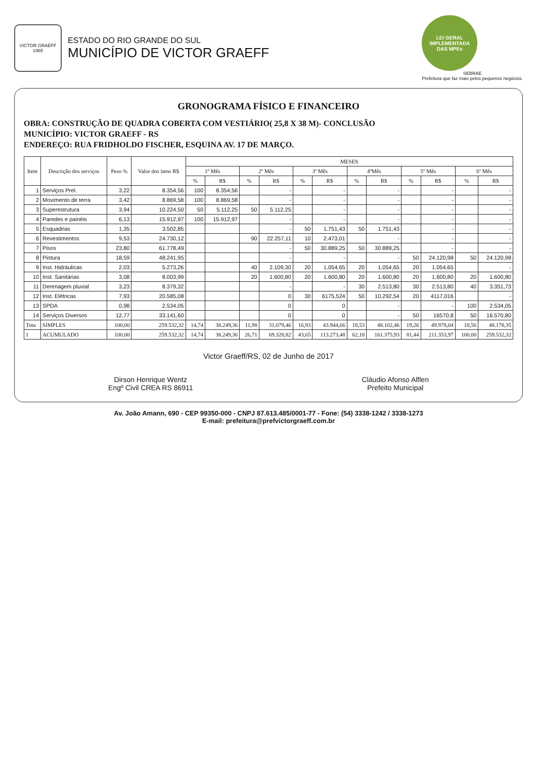VICTOR GRAEFF
1965
ESTADO DO RIO GRANDE DO SUL
MUNICÍPIO DE VICTOR GRAEFF
LEI GERAL
IMPLEMENTADA
DAS MPEs
SEBRAE
Prefeitura que faz mais pelos pequenos negócios.
GRONOGRAMA FÍSICO E FINANCEIRO
OBRA: CONSTRUÇÃO DE QUADRA COBERTA COM VESTIÁRIO( 25,8 X 38 M)- CONCLUSÃO
MUNICÍPIO: VICTOR GRAEFF - RS
ENDEREÇO: RUA FRIDHOLDO FISCHER, ESQUINA AV. 17 DE MARÇO.
| Item | Descrição dos serviços | Peso % | Valor dos itens R$ | MESES | | | | | | | | | | | |
| --- | --- | --- | --- | --- | --- | --- | --- | --- | --- | --- | --- | --- | --- | --- | --- |
| | | | | 1º Mês | | 2º Mês | | 3º Mês | | 4ºMês | | 5º Mês | | 6º Mês | |
| | | | | % | R$ | % | R$ | % | R$ | % | R$ | % | R$ | % | R$ |
| 1 | Serviços Prel. | 3,22 | 8.354,56 | 100 | 8.354,56 | | - | | - | | - | | - | | - |
| 2 | Movimento de terra | 3,42 | 8.869,58 | 100 | 8.869,58 | | - | | - | | - | | - | | - |
| 3 | Superestrutura | 3,94 | 10.224,50 | 50 | 5.112,25 | 50 | 5.112,25 | | - | | - | | - | | - |
| 4 | Paredes e painéis | 6,13 | 15.912,97 | 100 | 15.912,97 | | - | | - | | - | | - | | - |
| 5 | Esquadrias | 1,35 | 3.502,85 | | | | - | 50 | 1.751,43 | 50 | 1.751,43 | | - | | - |
| 6 | Revestimentos | 9,53 | 24.730,12 | | | 90 | 22.257,11 | 10 | 2.473,01 | | - | | - | | - |
| 7 | Pisos | 23,80 | 61.778,49 | | | | - | 50 | 30.889,25 | 50 | 30.889,25 | | - | | - |
| 8 | Pintura | 18,59 | 48.241,95 | | | | - | | - | | - | 50 | 24.120,98 | 50 | 24.120,98 |
| 9 | Inst. Hidráulicas | 2,03 | 5.273,26 | | | 40 | 2.109,30 | 20 | 1.054,65 | 20 | 1.054,65 | 20 | 1.054,65 | | - |
| 10 | Inst. Sanitárias | 3,08 | 8.003,99 | | | 20 | 1.600,80 | 20 | 1.600,80 | 20 | 1.600,80 | 20 | 1.600,80 | 20 | 1.600,80 |
| 11 | Derenagem pluvial | 3,23 | 8.379,32 | | | | - | | - | 30 | 2.513,80 | 30 | 2.513,80 | 40 | 3.351,73 |
| 12 | Inst. Elétricas | 7,93 | 20.585,08 | | | | 0 | 30 | 6175,524 | 50 | 10.292,54 | 20 | 4117,016 | | - |
| 13 | SPDA | 0,98 | 2.534,05 | | | | 0 | | 0 | | - | | - | 100 | 2.534,05 |
| 14 | Serviços Diversos | 12,77 | 33.141,60 | | | | 0 | | 0 | | - | 50 | 16570,8 | 50 | 16.570,80 |
| Tota | SIMPLES | 100,00 | 259.532,32 | 14,74 | 38.249,36 | 11,98 | 31.079,46 | 16,93 | 43.944,66 | 18,53 | 48.102,46 | 19,26 | 49.978,04 | 18,56 | 48.178,35 |
| 1 | ACUMULADO | 100,00 | 259.532,32 | 14,74 | 38.249,36 | 26,71 | 69.328,82 | 43,65 | 113.273,48 | 62,18 | 161.375,93 | 81,44 | 211.353,97 | 100,00 | 259.532,32 |
Victor Graeff/RS, 02 de Junho de 2017
Dirson Henrique Wentz
Engº Civil CREA RS 86911
Cláudio Afonso Alflen
Prefeito Municipal
Av. João Amann, 690 - CEP 99350-000 - CNPJ 87.613.485/0001-77 - Fone: (54) 3338-1242 / 3338-1273
E-mail: prefeitura@prefvictorgraeff.com.br